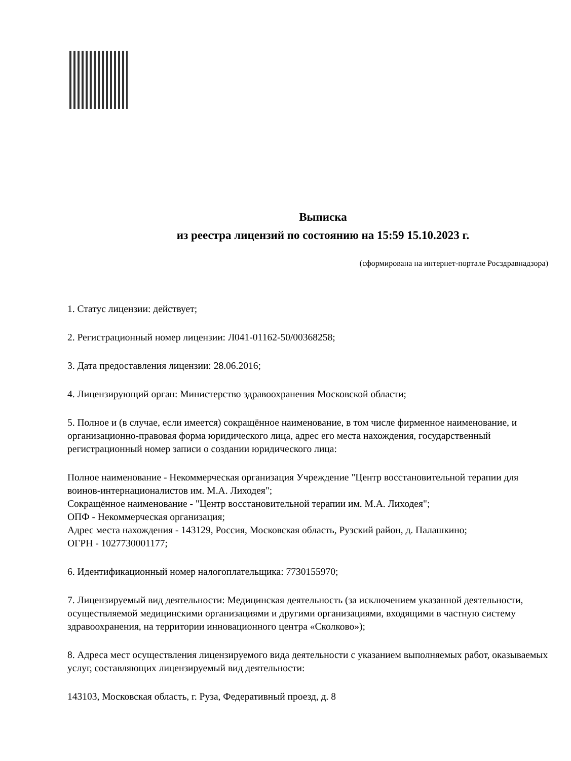Выписка
из реестра лицензий по состоянию на 15:59 15.10.2023 г.
(сформирована на интернет-портале Росздравнадзора)
1. Статус лицензии: действует;
2. Регистрационный номер лицензии: Л041-01162-50/00368258;
3. Дата предоставления лицензии: 28.06.2016;
4. Лицензирующий орган: Министерство здравоохранения Московской области;
5. Полное и (в случае, если имеется) сокращённое наименование, в том числе фирменное наименование, и организационно-правовая форма юридического лица, адрес его места нахождения, государственный регистрационный номер записи о создании юридического лица:
Полное наименование - Некоммерческая организация Учреждение "Центр восстановительной терапии для воинов-интернационалистов им. М.А. Лиходея";
Сокращённое наименование - "Центр восстановительной терапии им. М.А. Лиходея";
ОПФ - Некоммерческая организация;
Адрес места нахождения - 143129, Россия, Московская область, Рузский район, д. Палашкино;
ОГРН - 1027730001177;
6. Идентификационный номер налогоплательщика: 7730155970;
7. Лицензируемый вид деятельности: Медицинская деятельность (за исключением указанной деятельности, осуществляемой медицинскими организациями и другими организациями, входящими в частную систему здравоохранения, на территории инновационного центра «Сколково»);
8. Адреса мест осуществления лицензируемого вида деятельности с указанием выполняемых работ, оказываемых услуг, составляющих лицензируемый вид деятельности:
143103, Московская область, г. Руза, Федеративный проезд, д. 8